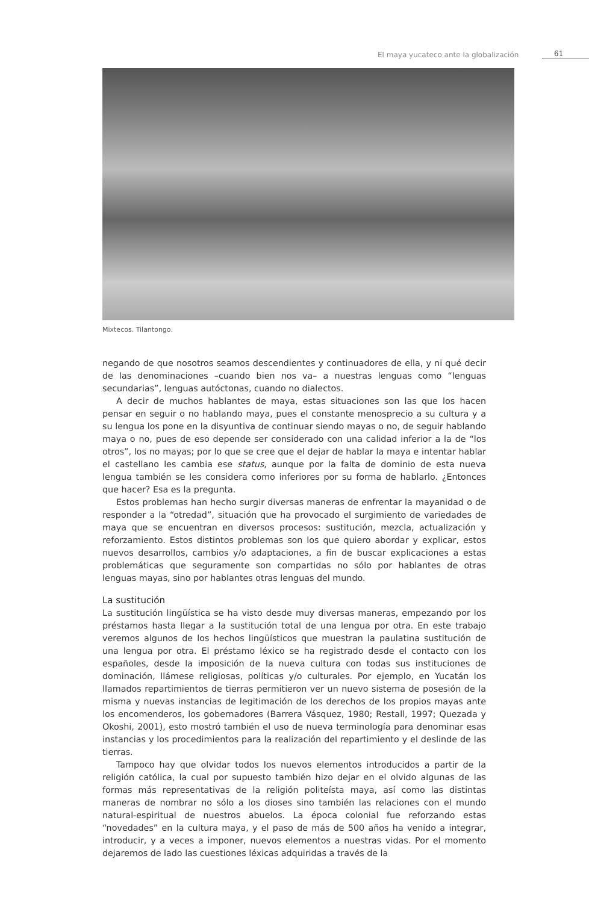El maya yucateco ante la globalización
61
Mixtecos. Tilantongo.
negando de que nosotros seamos descendientes y continuadores de ella, y ni qué decir de las denominaciones –cuando bien nos va– a nuestras lenguas como “lenguas secundarias”, lenguas autóctonas, cuando no dialectos.
A decir de muchos hablantes de maya, estas situaciones son las que los hacen pensar en seguir o no hablando maya, pues el constante menosprecio a su cultura y a su lengua los pone en la disyuntiva de continuar siendo mayas o no, de seguir hablando maya o no, pues de eso depende ser considerado con una calidad inferior a la de “los otros”, los no mayas; por lo que se cree que el dejar de hablar la maya e intentar hablar el castellano les cambia ese status, aunque por la falta de dominio de esta nueva lengua también se les considera como inferiores por su forma de hablarlo. ¿Entonces que hacer? Esa es la pregunta.
Estos problemas han hecho surgir diversas maneras de enfrentar la mayanidad o de responder a la “otredad”, situación que ha provocado el surgimiento de variedades de maya que se encuentran en diversos procesos: sustitución, mezcla, actualización y reforzamiento. Estos distintos problemas son los que quiero abordar y explicar, estos nuevos desarrollos, cambios y/o adaptaciones, a fin de buscar explicaciones a estas problemáticas que seguramente son compartidas no sólo por hablantes de otras lenguas mayas, sino por hablantes otras lenguas del mundo.
La sustitución
La sustitución lingüística se ha visto desde muy diversas maneras, empezando por los préstamos hasta llegar a la sustitución total de una lengua por otra. En este trabajo veremos algunos de los hechos lingüísticos que muestran la paulatina sustitución de una lengua por otra. El préstamo léxico se ha registrado desde el contacto con los españoles, desde la imposición de la nueva cultura con todas sus instituciones de dominación, llámese religiosas, políticas y/o culturales. Por ejemplo, en Yucatán los llamados repartimientos de tierras permitieron ver un nuevo sistema de posesión de la misma y nuevas instancias de legitimación de los derechos de los propios mayas ante los encomenderos, los gobernadores (Barrera Vásquez, 1980; Restall, 1997; Quezada y Okoshi, 2001), esto mostró también el uso de nueva terminología para denominar esas instancias y los procedimientos para la realización del repartimiento y el deslinde de las tierras.
Tampoco hay que olvidar todos los nuevos elementos introducidos a partir de la religión católica, la cual por supuesto también hizo dejar en el olvido algunas de las formas más representativas de la religión politeísta maya, así como las distintas maneras de nombrar no sólo a los dioses sino también las relaciones con el mundo natural-espiritual de nuestros abuelos. La época colonial fue reforzando estas “novedades” en la cultura maya, y el paso de más de 500 años ha venido a integrar, introducir, y a veces a imponer, nuevos elementos a nuestras vidas. Por el momento dejaremos de lado las cuestiones léxicas adquiridas a través de la